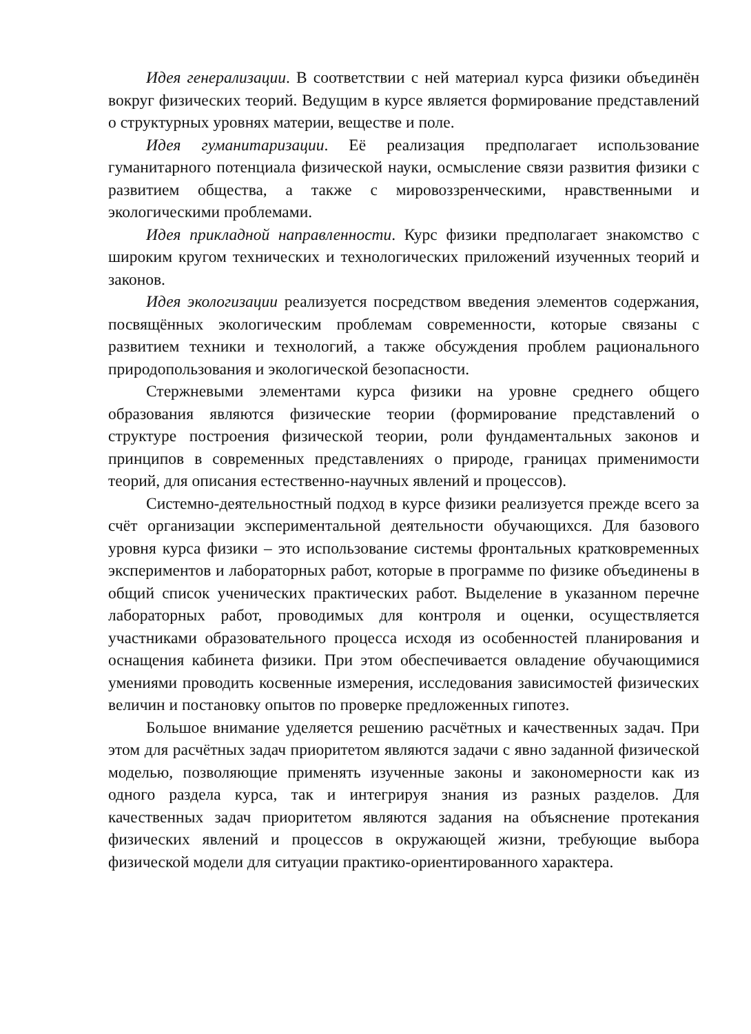Идея генерализации. В соответствии с ней материал курса физики объединён вокруг физических теорий. Ведущим в курсе является формирование представлений о структурных уровнях материи, веществе и поле.
Идея гуманитаризации. Её реализация предполагает использование гуманитарного потенциала физической науки, осмысление связи развития физики с развитием общества, а также с мировоззренческими, нравственными и экологическими проблемами.
Идея прикладной направленности. Курс физики предполагает знакомство с широким кругом технических и технологических приложений изученных теорий и законов.
Идея экологизации реализуется посредством введения элементов содержания, посвящённых экологическим проблемам современности, которые связаны с развитием техники и технологий, а также обсуждения проблем рационального природопользования и экологической безопасности.
Стержневыми элементами курса физики на уровне среднего общего образования являются физические теории (формирование представлений о структуре построения физической теории, роли фундаментальных законов и принципов в современных представлениях о природе, границах применимости теорий, для описания естественно-научных явлений и процессов).
Системно-деятельностный подход в курсе физики реализуется прежде всего за счёт организации экспериментальной деятельности обучающихся. Для базового уровня курса физики – это использование системы фронтальных кратковременных экспериментов и лабораторных работ, которые в программе по физике объединены в общий список ученических практических работ. Выделение в указанном перечне лабораторных работ, проводимых для контроля и оценки, осуществляется участниками образовательного процесса исходя из особенностей планирования и оснащения кабинета физики. При этом обеспечивается овладение обучающимися умениями проводить косвенные измерения, исследования зависимостей физических величин и постановку опытов по проверке предложенных гипотез.
Большое внимание уделяется решению расчётных и качественных задач. При этом для расчётных задач приоритетом являются задачи с явно заданной физической моделью, позволяющие применять изученные законы и закономерности как из одного раздела курса, так и интегрируя знания из разных разделов. Для качественных задач приоритетом являются задания на объяснение протекания физических явлений и процессов в окружающей жизни, требующие выбора физической модели для ситуации практико-ориентированного характера.